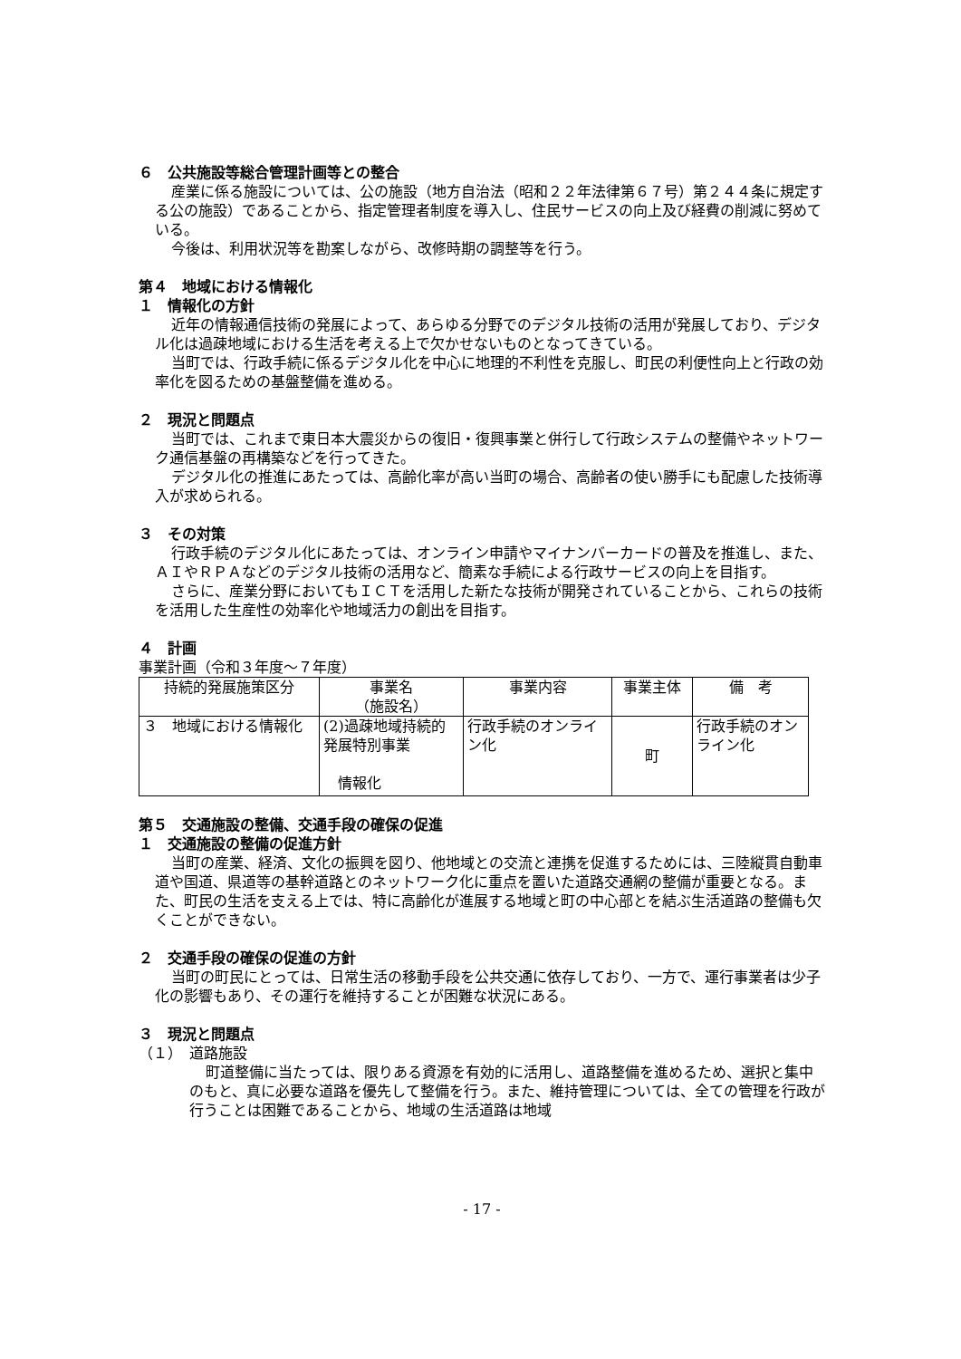６　公共施設等総合管理計画等との整合
産業に係る施設については、公の施設（地方自治法（昭和２２年法律第６７号）第２４４条に規定する公の施設）であることから、指定管理者制度を導入し、住民サービスの向上及び経費の削減に努めている。
今後は、利用状況等を勘案しながら、改修時期の調整等を行う。
第４　地域における情報化
１　情報化の方針
近年の情報通信技術の発展によって、あらゆる分野でのデジタル技術の活用が発展しており、デジタル化は過疎地域における生活を考える上で欠かせないものとなってきている。
当町では、行政手続に係るデジタル化を中心に地理的不利性を克服し、町民の利便性向上と行政の効率化を図るための基盤整備を進める。
２　現況と問題点
当町では、これまで東日本大震災からの復旧・復興事業と併行して行政システムの整備やネットワーク通信基盤の再構築などを行ってきた。
デジタル化の推進にあたっては、高齢化率が高い当町の場合、高齢者の使い勝手にも配慮した技術導入が求められる。
３　その対策
行政手続のデジタル化にあたっては、オンライン申請やマイナンバーカードの普及を推進し、また、ＡＩやＲＰＡなどのデジタル技術の活用など、簡素な手続による行政サービスの向上を目指す。
さらに、産業分野においてもＩＣＴを活用した新たな技術が開発されていることから、これらの技術を活用した生産性の効率化や地域活力の創出を目指す。
４　計画
事業計画（令和３年度～７年度）
| 持続的発展施策区分 | 事業名 （施設名） | 事業内容 | 事業主体 | 備 考 |
| --- | --- | --- | --- | --- |
| ３ 地域における情報化 | (2)過疎地域持続的発展特別事業 情報化 | 行政手続のオンライン化 | 町 | 行政手続のオンライン化 |
第５　交通施設の整備、交通手段の確保の促進
１　交通施設の整備の促進方針
当町の産業、経済、文化の振興を図り、他地域との交流と連携を促進するためには、三陸縦貫自動車道や国道、県道等の基幹道路とのネットワーク化に重点を置いた道路交通網の整備が重要となる。また、町民の生活を支える上では、特に高齢化が進展する地域と町の中心部とを結ぶ生活道路の整備も欠くことができない。
２　交通手段の確保の促進の方針
当町の町民にとっては、日常生活の移動手段を公共交通に依存しており、一方で、運行事業者は少子化の影響もあり、その運行を維持することが困難な状況にある。
３　現況と問題点
（１）　道路施設
町道整備に当たっては、限りある資源を有効的に活用し、道路整備を進めるため、選択と集中のもと、真に必要な道路を優先して整備を行う。また、維持管理については、全ての管理を行政が行うことは困難であることから、地域の生活道路は地域
- 17 -